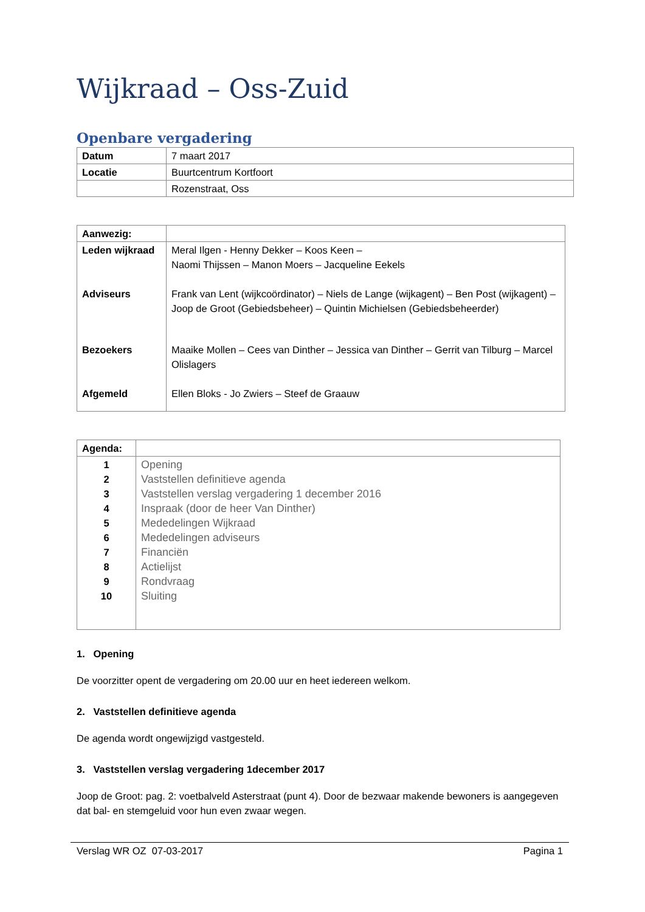Wijkraad – Oss-Zuid
Openbare vergadering
| Datum | 7 maart 2017 |
| Locatie | Buurtcentrum Kortfoort |
| | Rozenstraat, Oss |
| Aanwezig: | |
| Leden wijkraad | Meral Ilgen - Henny Dekker – Koos Keen – Naomi Thijssen – Manon Moers – Jacqueline Eekels |
| Adviseurs | Frank van Lent (wijkcoördinator) – Niels de Lange (wijkagent) – Ben Post (wijkagent) – Joop de Groot (Gebiedsbeheer) – Quintin Michielsen (Gebiedsbeheerder) |
| Bezoekers | Maaike Mollen – Cees van Dinther – Jessica van Dinther – Gerrit van Tilburg – Marcel Olislagers |
| Afgemeld | Ellen Bloks - Jo Zwiers – Steef de Graauw |
| Agenda: | |
| 1 2 3 4 5 6 7 8 9 10 | Opening Vaststellen definitieve agenda Vaststellen verslag vergadering 1 december 2016 Inspraak (door de heer Van Dinther) Mededelingen Wijkraad Mededelingen adviseurs Financiën Actielijst Rondvraag Sluiting |
1. Opening
De voorzitter opent de vergadering om 20.00 uur en heet iedereen welkom.
2. Vaststellen definitieve agenda
De agenda wordt ongewijzigd vastgesteld.
3. Vaststellen verslag vergadering 1december 2017
Joop de Groot: pag. 2: voetbalveld Asterstraat (punt 4). Door de bezwaar makende bewoners is aangegeven dat bal- en stemgeluid voor hun even zwaar wegen.
Verslag WR OZ 07-03-2017 Pagina 1